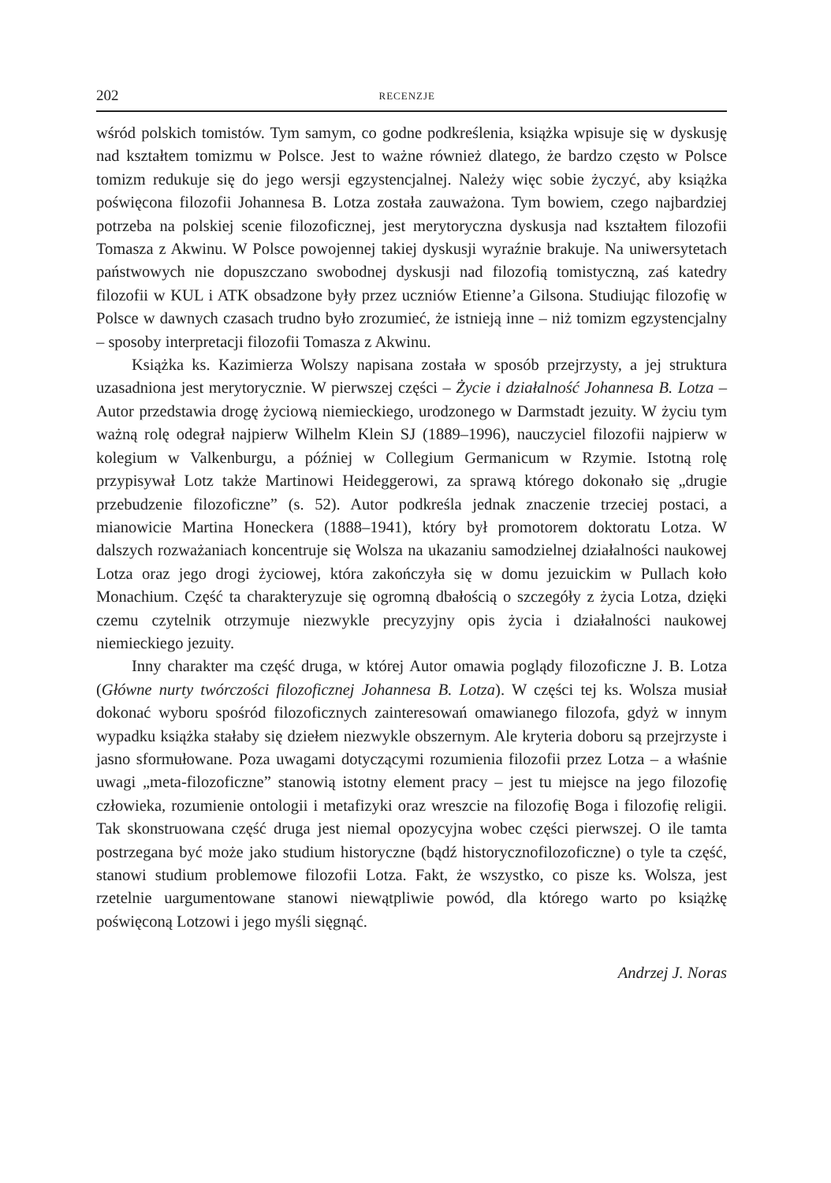202 RECENZJE
wśród polskich tomistów. Tym samym, co godne podkreślenia, książka wpisuje się w dyskusję nad kształtem tomizmu w Polsce. Jest to ważne również dlatego, że bardzo często w Polsce tomizm redukuje się do jego wersji egzystencjalnej. Należy więc sobie życzyć, aby książka poświęcona filozofii Johannesa B. Lotza została zauważona. Tym bowiem, czego najbardziej potrzeba na polskiej scenie filozoficznej, jest merytoryczna dyskusja nad kształtem filozofii Tomasza z Akwinu. W Polsce powojennej takiej dyskusji wyraźnie brakuje. Na uniwersytetach państwowych nie dopuszczano swobodnej dyskusji nad filozofią tomistyczną, zaś katedry filozofii w KUL i ATK obsadzone były przez uczniów Etienne’a Gilsona. Studiując filozofię w Polsce w dawnych czasach trudno było zrozumieć, że istnieją inne – niż tomizm egzystencjalny – sposoby interpretacji filozofii Tomasza z Akwinu.
Książka ks. Kazimierza Wolszy napisana została w sposób przejrzysty, a jej struktura uzasadniona jest merytorycznie. W pierwszej części – Życie i działalność Johannesa B. Lotza – Autor przedstawia drogę życiową niemieckiego, urodzonego w Darmstadt jezuity. W życiu tym ważną rolę odegrał najpierw Wilhelm Klein SJ (1889–1996), nauczyciel filozofii najpierw w kolegium w Valkenburgu, a później w Collegium Germanicum w Rzymie. Istotną rolę przypisywał Lotz także Martinowi Heideggerowi, za sprawą którego dokonało się „drugie przebudzenie filozoficzne” (s. 52). Autor podkreśla jednak znaczenie trzeciej postaci, a mianowicie Martina Honeckera (1888–1941), który był promotorem doktoratu Lotza. W dalszych rozważaniach koncentruje się Wolsza na ukazaniu samodzielnej działalności naukowej Lotza oraz jego drogi życiowej, która zakończyła się w domu jezuickim w Pullach koło Monachium. Część ta charakteryzuje się ogromną dbałością o szczegóły z życia Lotza, dzięki czemu czytelnik otrzymuje niezwykle precyzyjny opis życia i działalności naukowej niemieckiego jezuity.
Inny charakter ma część druga, w której Autor omawia poglądy filozoficzne J. B. Lotza (Główne nurty twórczości filozoficznej Johannesa B. Lotza). W części tej ks. Wolsza musiał dokonać wyboru spośród filozoficznych zainteresowań omawianego filozofa, gdyż w innym wypadku książka stałaby się dziełem niezwykle obszernym. Ale kryteria doboru są przejrzyste i jasno sformułowane. Poza uwagami dotyczącymi rozumienia filozofii przez Lotza – a właśnie uwagi „meta-filozoficzne” stanowią istotny element pracy – jest tu miejsce na jego filozofię człowieka, rozumienie ontologii i metafizyki oraz wreszcie na filozofię Boga i filozofię religii. Tak skonstruowana część druga jest niemal opozycyjna wobec części pierwszej. O ile tamta postrzegana być może jako studium historyczne (bądź historycznofilozoficzne) o tyle ta część, stanowi studium problemowe filozofii Lotza. Fakt, że wszystko, co pisze ks. Wolsza, jest rzetelnie uargumentowane stanowi niewątpliwie powód, dla którego warto po książkę poświęconą Lotzowi i jego myśli sięgnąć.
Andrzej J. Noras